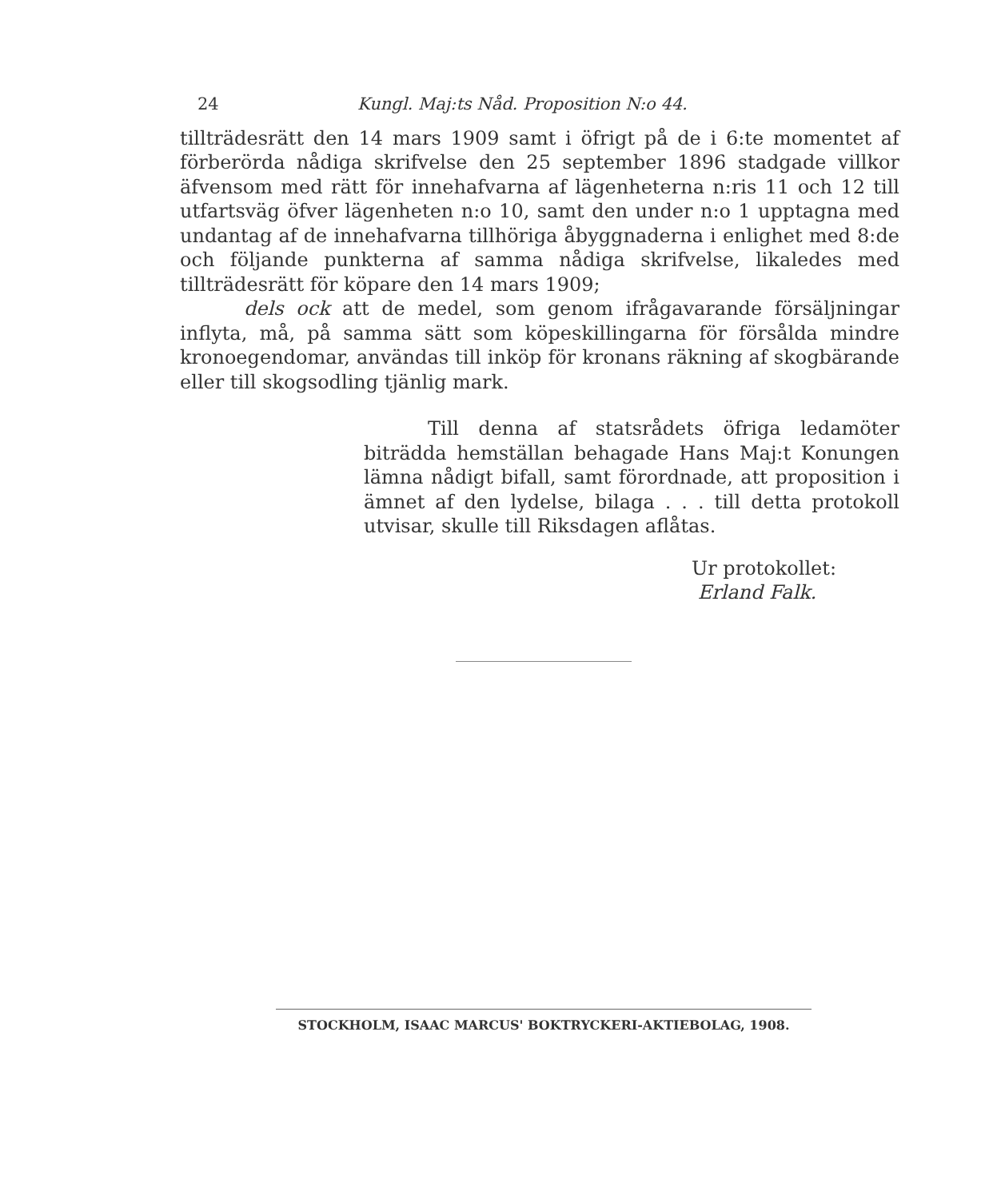24 Kungl. Maj:ts Nåd. Proposition N:o 44.
tillträdesrätt den 14 mars 1909 samt i öfrigt på de i 6:te momentet af förberörda nådiga skrifvelse den 25 september 1896 stadgade villkor äfvensom med rätt för innehafvarna af lägenheterna n:ris 11 och 12 till utfartsväg öfver lägenheten n:o 10, samt den under n:o 1 upptagna med undantag af de innehafvarna tillhöriga åbyggnaderna i enlighet med 8:de och följande punkterna af samma nådiga skrifvelse, likaledes med tillträdesrätt för köpare den 14 mars 1909;
dels ock att de medel, som genom ifrågavarande försäljningar inflyta, må, på samma sätt som köpeskillingarna för försålda mindre kronoegendomar, användas till inköp för kronans räkning af skogbärande eller till skogsodling tjänlig mark.
Till denna af statsrådets öfriga ledamöter biträdda hemställan behagade Hans Maj:t Konungen lämna nådigt bifall, samt förordnade, att proposition i ämnet af den lydelse, bilaga . . . till detta protokoll utvisar, skulle till Riksdagen aflåtas.
Ur protokollet:
Erland Falk.
STOCKHOLM, ISAAC MARCUS' BOKTRYCKERI-AKTIEBOLAG, 1908.